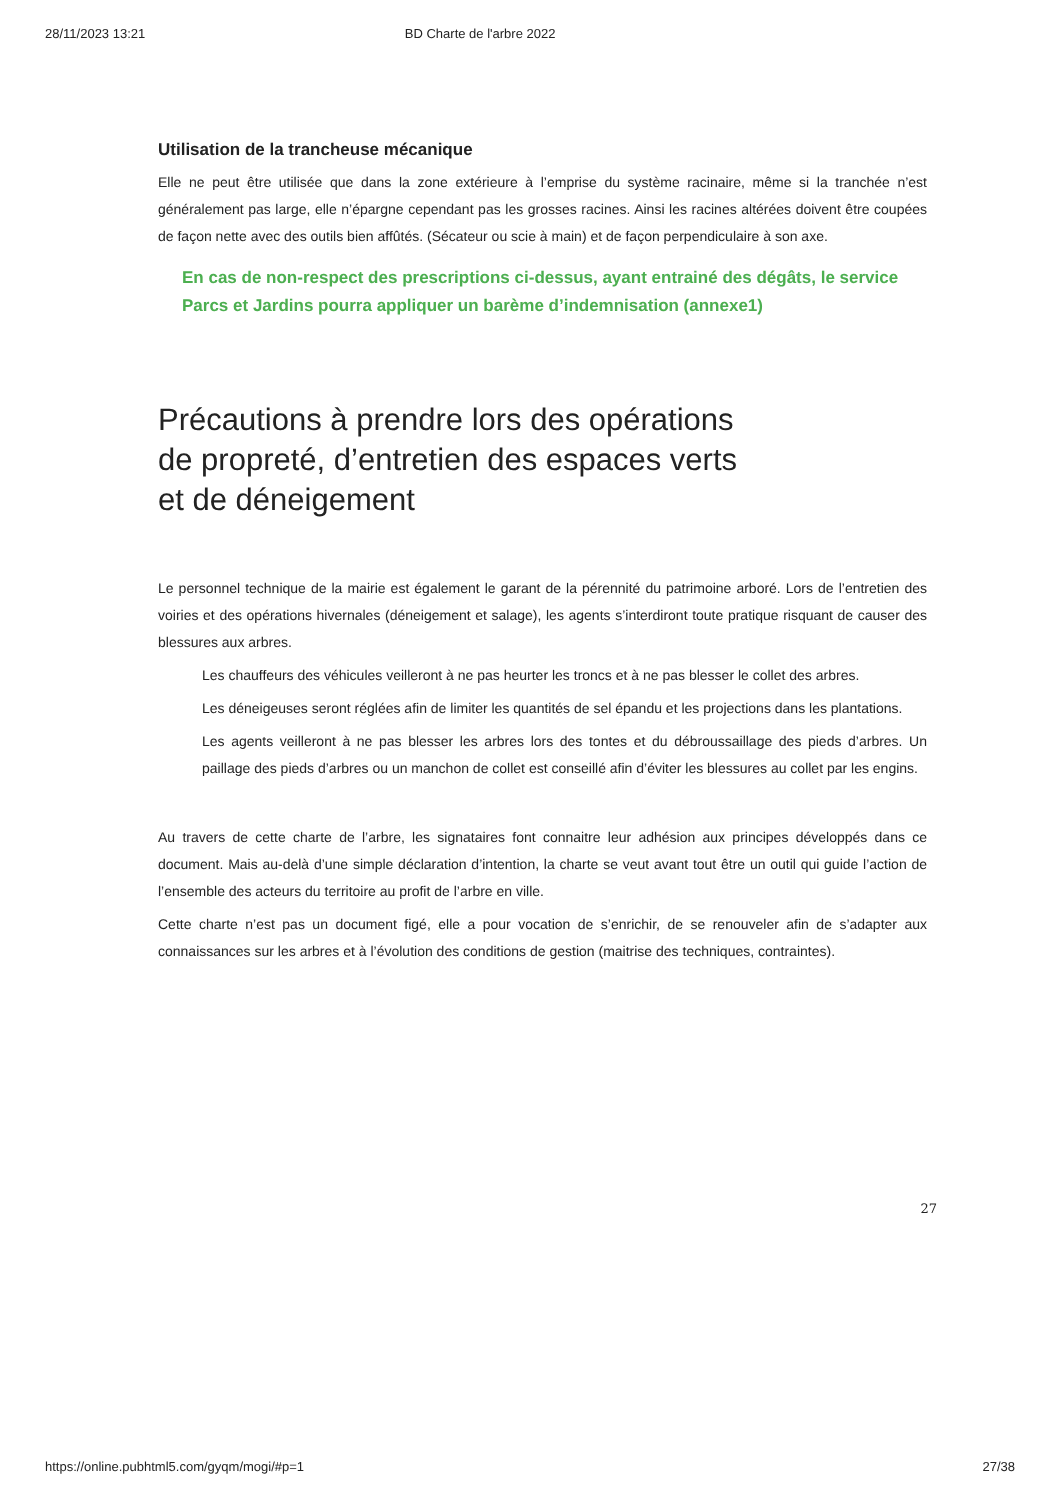28/11/2023 13:21 BD Charte de l'arbre 2022
Utilisation de la trancheuse mécanique
Elle ne peut être utilisée que dans la zone extérieure à l’emprise du système racinaire, même si la tranchée n’est généralement pas large, elle n’épargne cependant pas les grosses racines. Ainsi les racines altérées doivent être coupées de façon nette avec des outils bien affûtés. (Sécateur ou scie à main) et de façon perpendiculaire à son axe.
En cas de non-respect des prescriptions ci-dessus, ayant entrainé des dégâts, le service Parcs et Jardins pourra appliquer un barème d’indemnisation (annexe1)
Précautions à prendre lors des opérations
de propreté, d’entretien des espaces verts
et de déneigement
Le personnel technique de la mairie est également le garant de la pérennité du patrimoine arboré. Lors de l’entretien des voiries et des opérations hivernales (déneigement et salage), les agents s’interdiront toute pratique risquant de causer des blessures aux arbres.
Les chauffeurs des véhicules veilleront à ne pas heurter les troncs et à ne pas blesser le collet des arbres.
Les déneigeuses seront réglées afin de limiter les quantités de sel épandu et les projections dans les plantations.
Les agents veilleront à ne pas blesser les arbres lors des tontes et du débroussaillage des pieds d’arbres. Un paillage des pieds d’arbres ou un manchon de collet est conseillé afin d’éviter les blessures au collet par les engins.
Au travers de cette charte de l’arbre, les signataires font connaitre leur adhésion aux principes développés dans ce document. Mais au-delà d’une simple déclaration d’intention, la charte se veut avant tout être un outil qui guide l’action de l’ensemble des acteurs du territoire au profit de l’arbre en ville.
Cette charte n’est pas un document figé, elle a pour vocation de s’enrichir, de se renouveler afin de s’adapter aux connaissances sur les arbres et à l’évolution des conditions de gestion (maitrise des techniques, contraintes).
27
https://online.pubhtml5.com/gyqm/mogi/#p=1 27/38